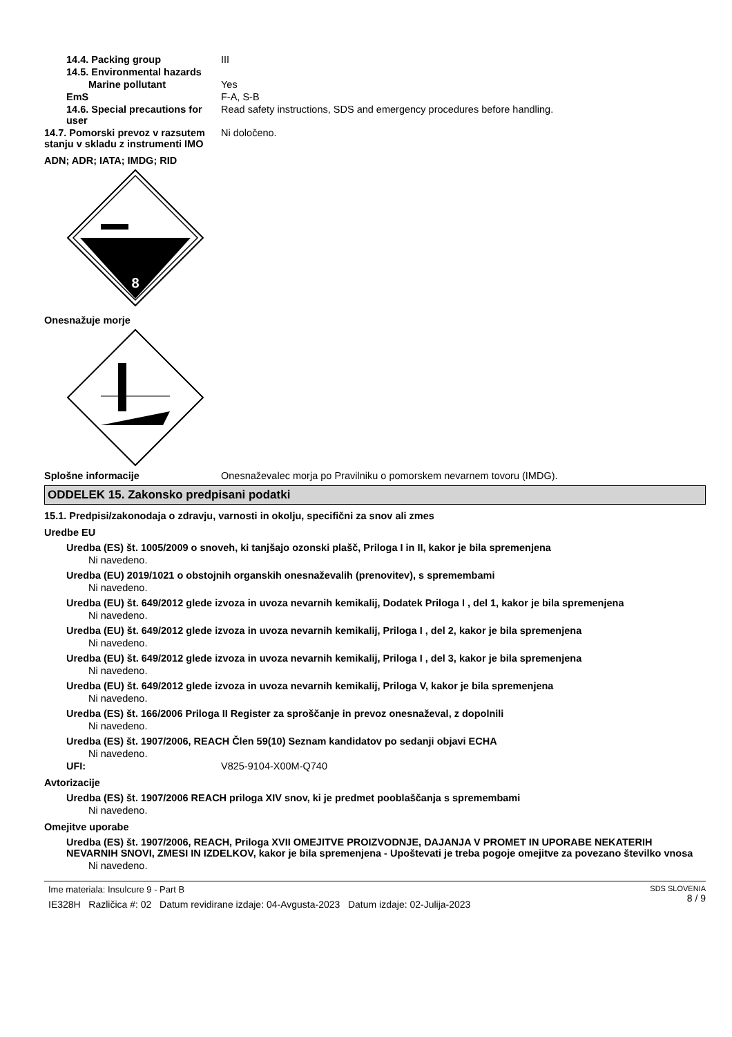14.4. Packing group III
14.5. Environmental hazards
Marine pollutant Yes
EmS F-A, S-B
14.6. Special precautions for user
Read safety instructions, SDS and emergency procedures before handling.
14.7. Pomorski prevoz v razsutem stanju v skladu z instrumenti IMO
Ni določeno.
ADN; ADR; IATA; IMDG; RID
8
Onesnažuje morje
Splošne informacije Onesnaževalec morja po Pravilniku o pomorskem nevarnem tovoru (IMDG).
ODDELEK 15. Zakonsko predpisani podatki
15.1. Predpisi/zakonodaja o zdravju, varnosti in okolju, specifični za snov ali zmes
Uredbe EU
Uredba (ES) št. 1005/2009 o snoveh, ki tanjšajo ozonski plašč, Priloga I in II, kakor je bila spremenjena
Ni navedeno.
Uredba (EU) 2019/1021 o obstojnih organskih onesnaževalih (prenovitev), s spremembami
Ni navedeno.
Uredba (EU) št. 649/2012 glede izvoza in uvoza nevarnih kemikalij, Dodatek Priloga I , del 1, kakor je bila spremenjena
Ni navedeno.
Uredba (EU) št. 649/2012 glede izvoza in uvoza nevarnih kemikalij, Priloga I , del 2, kakor je bila spremenjena
Ni navedeno.
Uredba (EU) št. 649/2012 glede izvoza in uvoza nevarnih kemikalij, Priloga I , del 3, kakor je bila spremenjena
Ni navedeno.
Uredba (EU) št. 649/2012 glede izvoza in uvoza nevarnih kemikalij, Priloga V, kakor je bila spremenjena
Ni navedeno.
Uredba (ES) št. 166/2006 Priloga II Register za sproščanje in prevoz onesnaževal, z dopolnili
Ni navedeno.
Uredba (ES) št. 1907/2006, REACH Člen 59(10) Seznam kandidatov po sedanji objavi ECHA
Ni navedeno.
UFI: V825-9104-X00M-Q740
Avtorizacije
Uredba (ES) št. 1907/2006 REACH priloga XIV snov, ki je predmet pooblaščanja s spremembami
Ni navedeno.
Omejitve uporabe
Uredba (ES) št. 1907/2006, REACH, Priloga XVII OMEJITVE PROIZVODNJE, DAJANJA V PROMET IN UPORABE NEKATERIH NEVARNIH SNOVI, ZMESI IN IZDELKOV, kakor je bila spremenjena - Upoštevati je treba pogoje omejitve za povezano številko vnosa
Ni navedeno.
Ime materiala: Insulcure 9 - Part B
IE328H Različica #: 02 Datum revidirane izdaje: 04-Avgusta-2023 Datum izdaje: 02-Julija-2023
SDS SLOVENIA
8 / 9